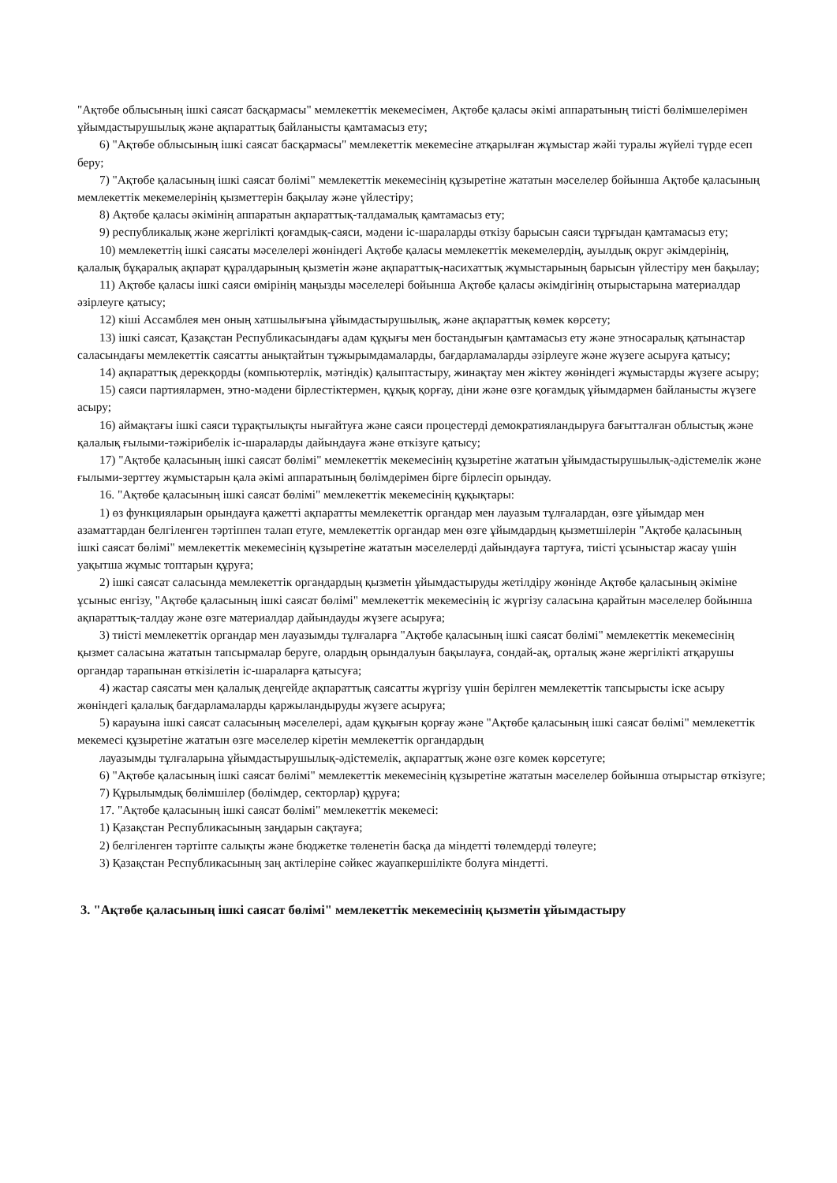"Ақтөбе облысының ішкі саясат басқармасы" мемлекеттік мекемесімен, Ақтөбе қаласы әкімі аппаратының тиісті бөлімшелерімен ұйымдастырушылық және ақпараттық байланысты қамтамасыз ету;
6) "Ақтөбе облысының ішкі саясат басқармасы" мемлекеттік мекемесіне атқарылған жұмыстар жәйі туралы жүйелі түрде есеп беру;
7) "Ақтөбе қаласының ішкі саясат бөлімі" мемлекеттік мекемесінің құзыретіне жататын мәселелер бойынша Ақтөбе қаласының мемлекеттік мекемелерінің қызметтерін бақылау және үйлестіру;
8) Ақтөбе қаласы әкімінің аппаратын ақпараттық-талдамалық қамтамасыз ету;
9) республикалық және жергілікті қоғамдық-саяси, мәдени іс-шараларды өткізу барысын саяси тұрғыдан қамтамасыз ету;
10) мемлекеттің ішкі саясаты мәселелері жөніндегі Ақтөбе қаласы мемлекеттік мекемелердің, ауылдық округ әкімдерінің, қалалық бұқаралық ақпарат құралдарының қызметін және ақпараттық-насихаттық жұмыстарының барысын үйлестіру мен бақылау;
11) Ақтөбе қаласы ішкі саяси өмірінің маңызды мәселелері бойынша Ақтөбе қаласы әкімдігінің отырыстарына материалдар әзірлеуге қатысу;
12) кіші Ассамблея мен оның хатшылығына ұйымдастырушылық, және ақпараттық көмек көрсету;
13) ішкі саясат, Қазақстан Республикасындағы адам құқығы мен бостандығын қамтамасыз ету және этносаралық қатынастар саласындағы мемлекеттік саясатты анықтайтын тұжырымдамаларды, бағдарламаларды әзірлеуге және жүзеге асыруға қатысу;
14) ақпараттық дерекқорды (компьютерлік, мәтіндік) қалыптастыру, жинақтау мен жіктеу жөніндегі жұмыстарды жүзеге асыру;
15) саяси партиялармен, этно-мәдени бірлестіктермен, құқық қорғау, діни және өзге қоғамдық ұйымдармен байланысты жүзеге асыру;
16) аймақтағы ішкі саяси тұрақтылықты нығайтуға және саяси процестерді демократияландыруға бағытталған облыстық және қалалық ғылыми-тәжірибелік іс-шараларды дайындауға және өткізуге қатысу;
17) "Ақтөбе қаласының ішкі саясат бөлімі" мемлекеттік мекемесінің құзыретіне жататын ұйымдастырушылық-әдістемелік және ғылыми-зерттеу жұмыстарын қала әкімі аппаратының бөлімдерімен бірге бірлесіп орындау.
16. "Ақтөбе қаласының ішкі саясат бөлімі" мемлекеттік мекемесінің құқықтары:
1) өз функцияларын орындауға қажетті ақпаратты мемлекеттік органдар мен лауазым тұлғалардан, өзге ұйымдар мен азаматтардан белгіленген тәртіппен талап етуге, мемлекеттік органдар мен өзге ұйымдардың қызметшілерін "Ақтөбе қаласының ішкі саясат бөлімі" мемлекеттік мекемесінің құзыретіне жататын мәселелерді дайындауға тартуға, тиісті ұсыныстар жасау үшін уақытша жұмыс топтарын құруға;
2) ішкі саясат саласында мемлекеттік органдардың қызметін ұйымдастыруды жетілдіру жөнінде Ақтөбе қаласының әкіміне ұсыныс енгізу, "Ақтөбе қаласының ішкі саясат бөлімі" мемлекеттік мекемесінің іс жүргізу саласына қарайтын мәселелер бойынша ақпараттық-талдау және өзге материалдар дайындауды жүзеге асыруға;
3) тиісті мемлекеттік органдар мен лауазымды тұлғаларға "Ақтөбе қаласының ішкі саясат бөлімі" мемлекеттік мекемесінің қызмет саласына жататын тапсырмалар беруге, олардың орындалуын бақылауға, сондай-ақ, орталық және жергілікті атқарушы органдар тарапынан өткізілетін іс-шараларға қатысуға;
4) жастар саясаты мен қалалық деңгейде ақпараттық саясатты жүргізу үшін берілген мемлекеттік тапсырысты іске асыру жөніндегі қалалық бағдарламаларды қаржыландыруды жүзеге асыруға;
5) карауына ішкі саясат саласының мәселелері, адам құқығын қорғау және "Ақтөбе қаласының ішкі саясат бөлімі" мемлекеттік мекемесі құзыретіне жататын өзге мәселелер кіретін мемлекеттік органдардың
лауазымды тұлғаларына ұйымдастырушылық-әдістемелік, ақпараттық және өзге көмек көрсетуге;
6) "Ақтөбе қаласының ішкі саясат бөлімі" мемлекеттік мекемесінің құзыретіне жататын мәселелер бойынша отырыстар өткізуге;
7) Құрылымдық бөлімшілер (бөлімдер, секторлар) құруға;
17. "Ақтөбе қаласының ішкі саясат бөлімі" мемлекеттік мекемесі:
1) Қазақстан Республикасының заңдарын сақтауға;
2) белгіленген тәртіпте салықты және бюджетке төленетін басқа да міндетті төлемдерді төлеуге;
3) Қазақстан Республикасының заң актілеріне сәйкес жауапкершілікте болуға міндетті.
3. "Ақтөбе қаласының ішкі саясат бөлімі" мемлекеттік мекемесінің қызметін ұйымдастыру